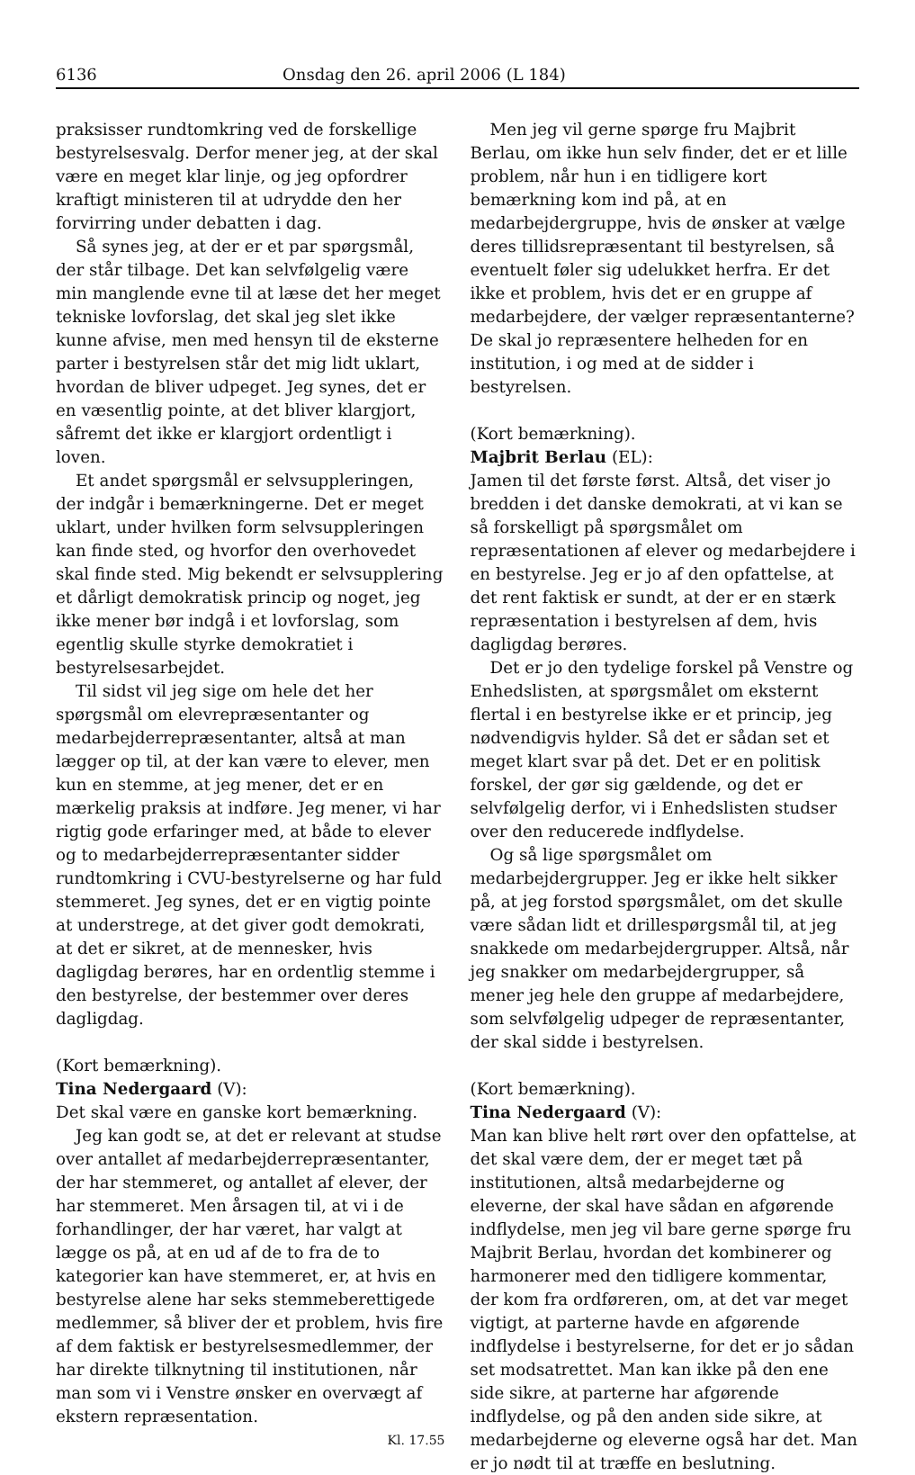6136 Onsdag den 26. april 2006 (L 184)
praksisser rundtomkring ved de forskellige bestyrelsesvalg. Derfor mener jeg, at der skal være en meget klar linje, og jeg opfordrer kraftigt ministeren til at udrydde den her forvirring under debatten i dag.
Så synes jeg, at der er et par spørgsmål, der står tilbage. Det kan selvfølgelig være min manglende evne til at læse det her meget tekniske lovforslag, det skal jeg slet ikke kunne afvise, men med hensyn til de eksterne parter i bestyrelsen står det mig lidt uklart, hvordan de bliver udpeget. Jeg synes, det er en væsentlig pointe, at det bliver klargjort, såfremt det ikke er klargjort ordentligt i loven.
Et andet spørgsmål er selvsuppleringen, der indgår i bemærkningerne. Det er meget uklart, under hvilken form selvsuppleringen kan finde sted, og hvorfor den overhovedet skal finde sted. Mig bekendt er selvsupplering et dårligt demokratisk princip og noget, jeg ikke mener bør indgå i et lovforslag, som egentlig skulle styrke demokratiet i bestyrelsesarbejdet.
Til sidst vil jeg sige om hele det her spørgsmål om elevrepræsentanter og medarbejderrepræsentanter, altså at man lægger op til, at der kan være to elever, men kun en stemme, at jeg mener, det er en mærkelig praksis at indføre. Jeg mener, vi har rigtig gode erfaringer med, at både to elever og to medarbejderrepræsentanter sidder rundtomkring i CVU-bestyrelserne og har fuld stemmeret. Jeg synes, det er en vigtig pointe at understrege, at det giver godt demokrati, at det er sikret, at de mennesker, hvis dagligdag berøres, har en ordentlig stemme i den bestyrelse, der bestemmer over deres dagligdag.
(Kort bemærkning).
Tina Nedergaard (V):
Det skal være en ganske kort bemærkning.
Jeg kan godt se, at det er relevant at studse over antallet af medarbejderrepræsentanter, der har stemmeret, og antallet af elever, der har stemmeret. Men årsagen til, at vi i de forhandlinger, der har været, har valgt at lægge os på, at en ud af de to fra de to kategorier kan have stemmeret, er, at hvis en bestyrelse alene har seks stemmeberettigede medlemmer, så bliver der et problem, hvis fire af dem faktisk er bestyrelsesmedlemmer, der har direkte tilknytning til institutionen, når man som vi i Venstre ønsker en overvægt af ekstern repræsentation.
Kl. 17.55
Men jeg vil gerne spørge fru Majbrit Berlau, om ikke hun selv finder, det er et lille problem, når hun i en tidligere kort bemærkning kom ind på, at en medarbejdergruppe, hvis de ønsker at vælge deres tillidsrepræsentant til bestyrelsen, så eventuelt føler sig udelukket herfra. Er det ikke et problem, hvis det er en gruppe af medarbejdere, der vælger repræsentanterne? De skal jo repræsentere helheden for en institution, i og med at de sidder i bestyrelsen.
(Kort bemærkning).
Majbrit Berlau (EL):
Jamen til det første først. Altså, det viser jo bredden i det danske demokrati, at vi kan se så forskelligt på spørgsmålet om repræsentationen af elever og medarbejdere i en bestyrelse. Jeg er jo af den opfattelse, at det rent faktisk er sundt, at der er en stærk repræsentation i bestyrelsen af dem, hvis dagligdag berøres.
Det er jo den tydelige forskel på Venstre og Enhedslisten, at spørgsmålet om eksternt flertal i en bestyrelse ikke er et princip, jeg nødvendigvis hylder. Så det er sådan set et meget klart svar på det. Det er en politisk forskel, der gør sig gældende, og det er selvfølgelig derfor, vi i Enhedslisten studser over den reducerede indflydelse.
Og så lige spørgsmålet om medarbejdergrupper. Jeg er ikke helt sikker på, at jeg forstod spørgsmålet, om det skulle være sådan lidt et drillespørgsmål til, at jeg snakkede om medarbejdergrupper. Altså, når jeg snakker om medarbejdergrupper, så mener jeg hele den gruppe af medarbejdere, som selvfølgelig udpeger de repræsentanter, der skal sidde i bestyrelsen.
(Kort bemærkning).
Tina Nedergaard (V):
Man kan blive helt rørt over den opfattelse, at det skal være dem, der er meget tæt på institutionen, altså medarbejderne og eleverne, der skal have sådan en afgørende indflydelse, men jeg vil bare gerne spørge fru Majbrit Berlau, hvordan det kombinerer og harmonerer med den tidligere kommentar, der kom fra ordføreren, om, at det var meget vigtigt, at parterne havde en afgørende indflydelse i bestyrelserne, for det er jo sådan set modsatrettet. Man kan ikke på den ene side sikre, at parterne har afgørende indflydelse, og på den anden side sikre, at medarbejderne og eleverne også har det. Man er jo nødt til at træffe en beslutning.